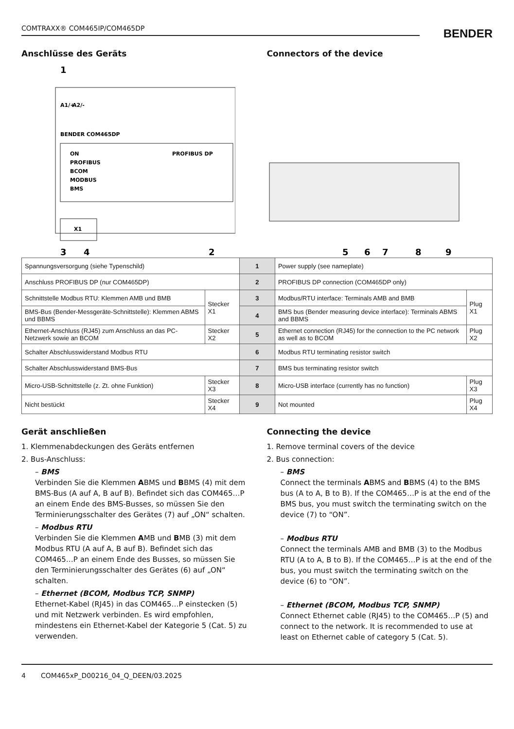COMTRAXX® COM465IP/COM465DP
BENDER
Anschlüsse des Geräts Connectors of the device
1
A1/+
A2/-
BENDER COM465DP
ON
PROFIBUS
BCOM
MODBUS
BMS
PROFIBUS DP
X1
3
4
2
5
6
7
8
9
| Spannungsversorgung (siehe Typenschild) | | 1 | Power supply (see nameplate) | |
| Anschluss PROFIBUS DP (nur COM465DP) | | 2 | PROFIBUS DP connection (COM465DP only) | |
| Schnittstelle Modbus RTU: Klemmen AMB und BMB | Stecker X1 | 3 | Modbus/RTU interface: Terminals AMB and BMB | Plug X1 |
| BMS-Bus (Bender-Messgeräte-Schnittstelle): Klemmen ABMS und BBMS | | 4 | BMS bus (Bender measuring device interface): Terminals ABMS and BBMS | |
| Ethernet-Anschluss (RJ45) zum Anschluss an das PC-Netzwerk sowie an BCOM | Stecker X2 | 5 | Ethernet connection (RJ45) for the connection to the PC network as well as to BCOM | Plug X2 |
| Schalter Abschlusswiderstand Modbus RTU | | 6 | Modbus RTU terminating resistor switch | |
| Schalter Abschlusswiderstand BMS-Bus | | 7 | BMS bus terminating resistor switch | |
| Micro-USB-Schnittstelle (z. Zt. ohne Funktion) | Stecker X3 | 8 | Micro-USB interface (currently has no function) | Plug X3 |
| Nicht bestückt | Stecker X4 | 9 | Not mounted | Plug X4 |
Gerät anschließen
1. Klemmenabdeckungen des Geräts entfernen
2. Bus-Anschluss:
– BMS
Verbinden Sie die Klemmen ABMS und BBMS (4) mit dem BMS-Bus (A auf A, B auf B). Befindet sich das COM465…P an einem Ende des BMS-Busses, so müssen Sie den Terminierungsschalter des Gerätes (7) auf „ON“ schalten.
– Modbus RTU
Verbinden Sie die Klemmen AMB und BMB (3) mit dem Modbus RTU (A auf A, B auf B). Befindet sich das COM465…P an einem Ende des Busses, so müssen Sie den Terminierungsschalter des Gerätes (6) auf „ON“ schalten.
– Ethernet (BCOM, Modbus TCP, SNMP)
Ethernet-Kabel (RJ45) in das COM465…P einstecken (5) und mit Netzwerk verbinden. Es wird empfohlen, mindestens ein Ethernet-Kabel der Kategorie 5 (Cat. 5) zu verwenden.
Connecting the device
1. Remove terminal covers of the device
2. Bus connection:
– BMS
Connect the terminals ABMS and BBMS (4) to the BMS bus (A to A, B to B). If the COM465…P is at the end of the BMS bus, you must switch the terminating switch on the device (7) to “ON”.
– Modbus RTU
Connect the terminals AMB and BMB (3) to the Modbus RTU (A to A, B to B). If the COM465…P is at the end of the bus, you must switch the terminating switch on the device (6) to “ON”.
– Ethernet (BCOM, Modbus TCP, SNMP)
Connect Ethernet cable (RJ45) to the COM465…P (5) and connect to the network. It is recommended to use at least on Ethernet cable of category 5 (Cat. 5).
4 COM465xP_D00216_04_Q_DEEN/03.2025